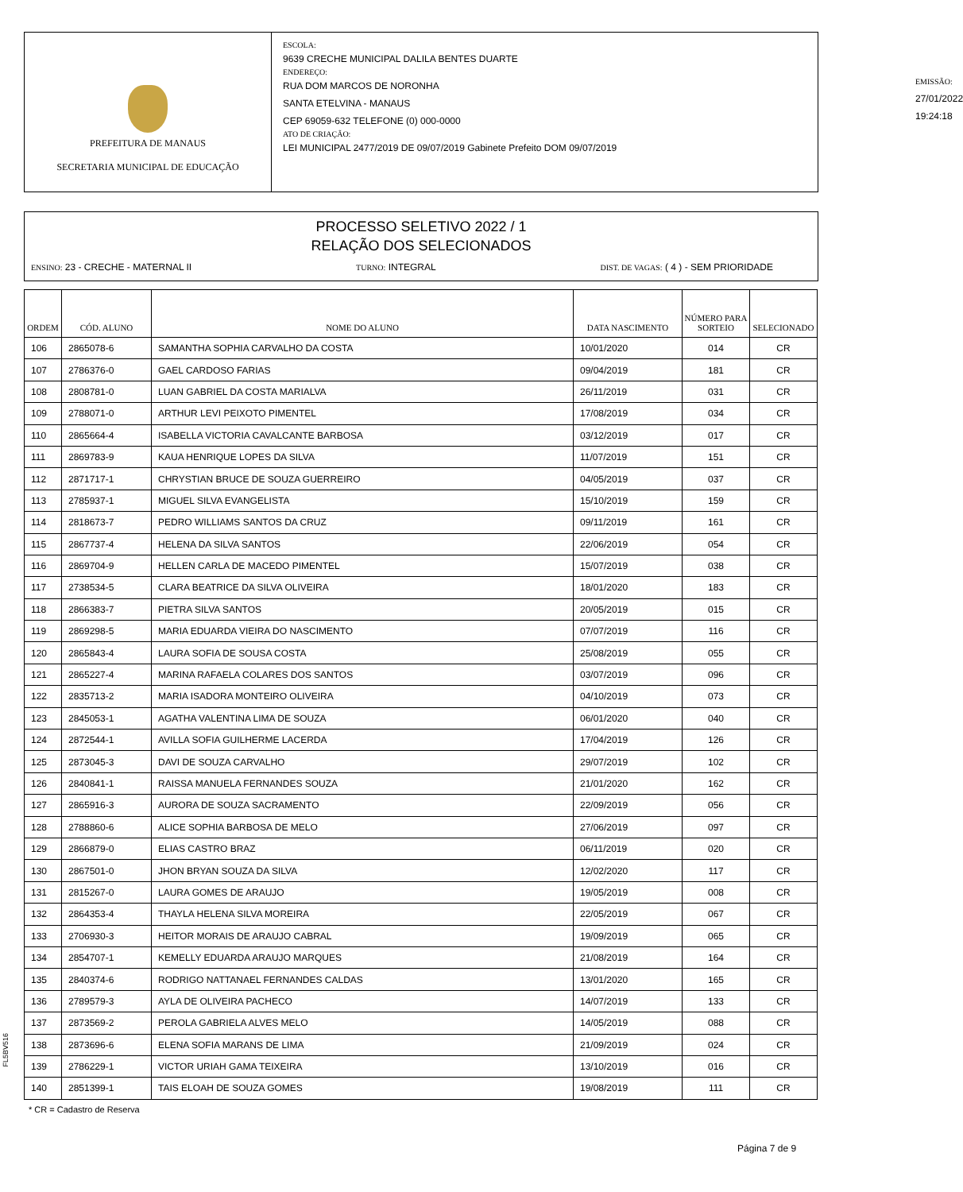PREFEITURA DE MANAUS
SECRETARIA MUNICIPAL DE EDUCAÇÃO
ESCOLA:
9639 CRECHE MUNICIPAL DALILA BENTES DUARTE
ENDEREÇO:
RUA DOM MARCOS DE NORONHA
SANTA ETELVINA - MANAUS
CEP 69059-632 TELEFONE (0) 000-0000
ATO DE CRIAÇÃO:
LEI MUNICIPAL 2477/2019 DE 09/07/2019 Gabinete Prefeito DOM 09/07/2019
EMISSÃO:
27/01/2022 19:24:18
PROCESSO SELETIVO 2022 / 1
RELAÇÃO DOS SELECIONADOS
ENSINO: 23 - CRECHE - MATERNAL II TURNO: INTEGRAL DIST. DE VAGAS: ( 4 ) - SEM PRIORIDADE
| ORDEM | CÓD. ALUNO | NOME DO ALUNO | DATA NASCIMENTO | NÚMERO PARA SORTEIO | SELECIONADO |
| --- | --- | --- | --- | --- | --- |
| 106 | 2865078-6 | SAMANTHA SOPHIA CARVALHO DA COSTA | 10/01/2020 | 014 | CR |
| 107 | 2786376-0 | GAEL CARDOSO FARIAS | 09/04/2019 | 181 | CR |
| 108 | 2808781-0 | LUAN GABRIEL DA COSTA MARIALVA | 26/11/2019 | 031 | CR |
| 109 | 2788071-0 | ARTHUR LEVI PEIXOTO PIMENTEL | 17/08/2019 | 034 | CR |
| 110 | 2865664-4 | ISABELLA VICTORIA CAVALCANTE BARBOSA | 03/12/2019 | 017 | CR |
| 111 | 2869783-9 | KAUA HENRIQUE LOPES DA SILVA | 11/07/2019 | 151 | CR |
| 112 | 2871717-1 | CHRYSTIAN BRUCE DE SOUZA GUERREIRO | 04/05/2019 | 037 | CR |
| 113 | 2785937-1 | MIGUEL SILVA EVANGELISTA | 15/10/2019 | 159 | CR |
| 114 | 2818673-7 | PEDRO WILLIAMS SANTOS DA CRUZ | 09/11/2019 | 161 | CR |
| 115 | 2867737-4 | HELENA DA SILVA SANTOS | 22/06/2019 | 054 | CR |
| 116 | 2869704-9 | HELLEN CARLA DE MACEDO PIMENTEL | 15/07/2019 | 038 | CR |
| 117 | 2738534-5 | CLARA BEATRICE DA SILVA OLIVEIRA | 18/01/2020 | 183 | CR |
| 118 | 2866383-7 | PIETRA SILVA SANTOS | 20/05/2019 | 015 | CR |
| 119 | 2869298-5 | MARIA EDUARDA VIEIRA DO NASCIMENTO | 07/07/2019 | 116 | CR |
| 120 | 2865843-4 | LAURA SOFIA DE SOUSA COSTA | 25/08/2019 | 055 | CR |
| 121 | 2865227-4 | MARINA RAFAELA COLARES DOS SANTOS | 03/07/2019 | 096 | CR |
| 122 | 2835713-2 | MARIA ISADORA MONTEIRO OLIVEIRA | 04/10/2019 | 073 | CR |
| 123 | 2845053-1 | AGATHA VALENTINA LIMA DE SOUZA | 06/01/2020 | 040 | CR |
| 124 | 2872544-1 | AVILLA SOFIA GUILHERME LACERDA | 17/04/2019 | 126 | CR |
| 125 | 2873045-3 | DAVI DE SOUZA CARVALHO | 29/07/2019 | 102 | CR |
| 126 | 2840841-1 | RAISSA MANUELA FERNANDES SOUZA | 21/01/2020 | 162 | CR |
| 127 | 2865916-3 | AURORA DE SOUZA SACRAMENTO | 22/09/2019 | 056 | CR |
| 128 | 2788860-6 | ALICE SOPHIA BARBOSA DE MELO | 27/06/2019 | 097 | CR |
| 129 | 2866879-0 | ELIAS CASTRO BRAZ | 06/11/2019 | 020 | CR |
| 130 | 2867501-0 | JHON BRYAN SOUZA DA SILVA | 12/02/2020 | 117 | CR |
| 131 | 2815267-0 | LAURA GOMES DE ARAUJO | 19/05/2019 | 008 | CR |
| 132 | 2864353-4 | THAYLA HELENA SILVA MOREIRA | 22/05/2019 | 067 | CR |
| 133 | 2706930-3 | HEITOR MORAIS DE ARAUJO CABRAL | 19/09/2019 | 065 | CR |
| 134 | 2854707-1 | KEMELLY EDUARDA ARAUJO MARQUES | 21/08/2019 | 164 | CR |
| 135 | 2840374-6 | RODRIGO NATTANAEL FERNANDES CALDAS | 13/01/2020 | 165 | CR |
| 136 | 2789579-3 | AYLA DE OLIVEIRA PACHECO | 14/07/2019 | 133 | CR |
| 137 | 2873569-2 | PEROLA GABRIELA ALVES MELO | 14/05/2019 | 088 | CR |
| 138 | 2873696-6 | ELENA SOFIA MARANS DE LIMA | 21/09/2019 | 024 | CR |
| 139 | 2786229-1 | VICTOR URIAH GAMA TEIXEIRA | 13/10/2019 | 016 | CR |
| 140 | 2851399-1 | TAIS ELOAH DE SOUZA GOMES | 19/08/2019 | 111 | CR |
FL5BV516
* CR = Cadastro de Reserva
Página 7 de 9